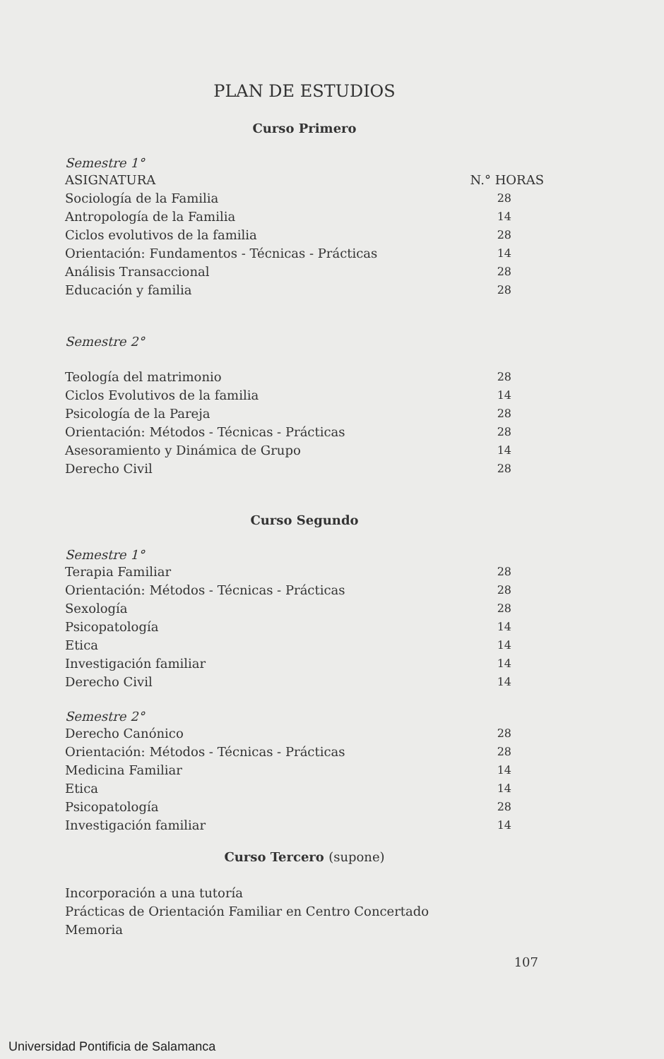PLAN DE ESTUDIOS
Curso Primero
Semestre 1°
| ASIGNATURA | N.° HORAS |
| --- | --- |
| Sociología de la Familia | 28 |
| Antropología de la Familia | 14 |
| Ciclos evolutivos de la familia | 28 |
| Orientación: Fundamentos - Técnicas - Prácticas | 14 |
| Análisis Transaccional | 28 |
| Educación y familia | 28 |
Semestre 2°
| Teología del matrimonio | 28 |
| Ciclos Evolutivos de la familia | 14 |
| Psicología de la Pareja | 28 |
| Orientación: Métodos - Técnicas - Prácticas | 28 |
| Asesoramiento y Dinámica de Grupo | 14 |
| Derecho Civil | 28 |
Curso Segundo
Semestre 1°
| Terapia Familiar | 28 |
| Orientación: Métodos - Técnicas - Prácticas | 28 |
| Sexología | 28 |
| Psicopatología | 14 |
| Etica | 14 |
| Investigación familiar | 14 |
| Derecho Civil | 14 |
Semestre 2°
| Derecho Canónico | 28 |
| Orientación: Métodos - Técnicas - Prácticas | 28 |
| Medicina Familiar | 14 |
| Etica | 14 |
| Psicopatología | 28 |
| Investigación familiar | 14 |
Curso Tercero (supone)
Incorporación a una tutoría
Prácticas de Orientación Familiar en Centro Concertado
Memoria
107
Universidad Pontificia de Salamanca